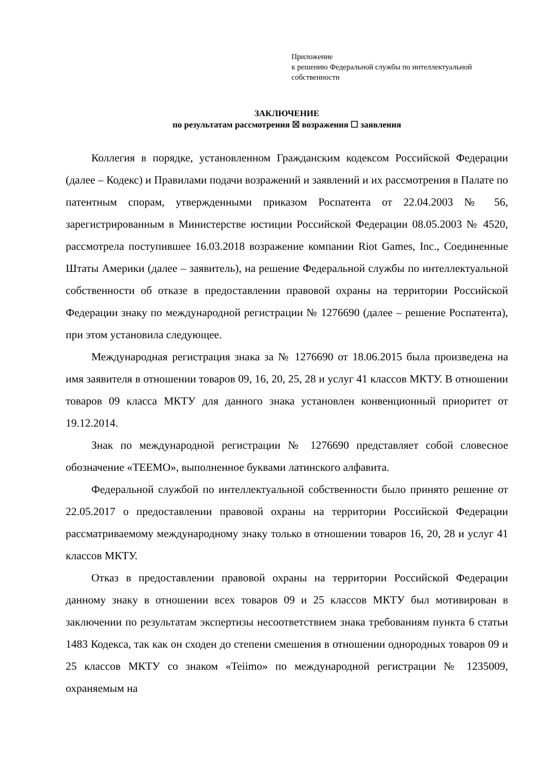Приложение
к решению Федеральной службы по интеллектуальной собственности
ЗАКЛЮЧЕНИЕ
по результатам рассмотрения ☒ возражения ☐ заявления
Коллегия в порядке, установленном Гражданским кодексом Российской Федерации (далее – Кодекс) и Правилами подачи возражений и заявлений и их рассмотрения в Палате по патентным спорам, утвержденными приказом Роспатента от 22.04.2003 № 56, зарегистрированным в Министерстве юстиции Российской Федерации 08.05.2003 № 4520, рассмотрела поступившее 16.03.2018 возражение компании Riot Games, Inc., Соединенные Штаты Америки (далее – заявитель), на решение Федеральной службы по интеллектуальной собственности об отказе в предоставлении правовой охраны на территории Российской Федерации знаку по международной регистрации № 1276690 (далее – решение Роспатента), при этом установила следующее.
Международная регистрация знака за № 1276690 от 18.06.2015 была произведена на имя заявителя в отношении товаров 09, 16, 20, 25, 28 и услуг 41 классов МКТУ. В отношении товаров 09 класса МКТУ для данного знака установлен конвенционный приоритет от 19.12.2014.
Знак по международной регистрации № 1276690 представляет собой словесное обозначение «TEEMO», выполненное буквами латинского алфавита.
Федеральной службой по интеллектуальной собственности было принято решение от 22.05.2017 о предоставлении правовой охраны на территории Российской Федерации рассматриваемому международному знаку только в отношении товаров 16, 20, 28 и услуг 41 классов МКТУ.
Отказ в предоставлении правовой охраны на территории Российской Федерации данному знаку в отношении всех товаров 09 и 25 классов МКТУ был мотивирован в заключении по результатам экспертизы несоответствием знака требованиям пункта 6 статьи 1483 Кодекса, так как он сходен до степени смешения в отношении однородных товаров 09 и 25 классов МКТУ со знаком «Teiimo» по международной регистрации № 1235009, охраняемым на